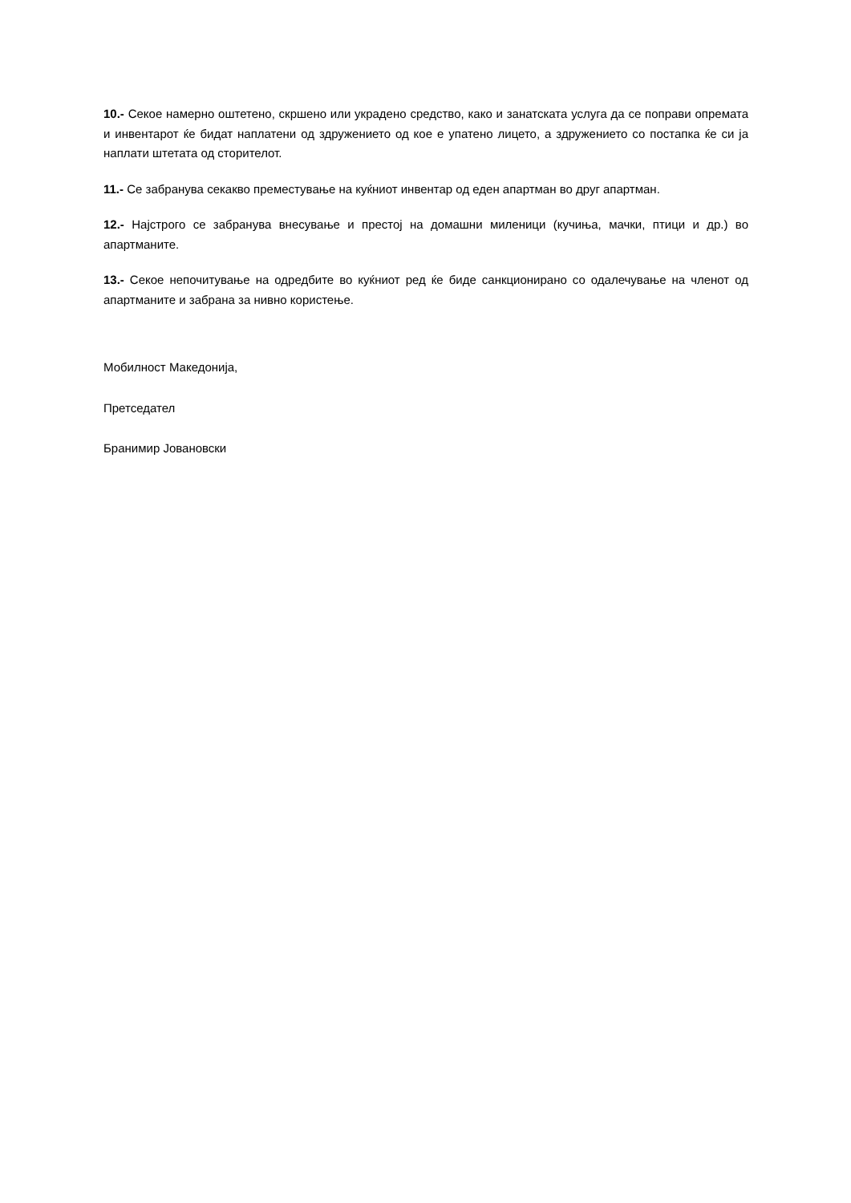10.- Секое намерно оштетено, скршено или украдено средство, како и занатската услуга да се поправи опремата и инвентарот ќе бидат наплатени од здружението од кое е упатено лицето, а здружението со постапка ќе си ја наплати штетата од сторителот.
11.- Се забранува секакво преместување на куќниот инвентар од еден апартман во друг апартман.
12.- Најстрого се забранува внесување и престој на домашни миленици (кучиња, мачки, птици и др.) во апартманите.
13.- Секое непочитување на одредбите во куќниот ред ќе биде санкционирано со одалечување на членот од апартманите и забрана за нивно користење.
Мобилност Македонија,
Претседател
Бранимир Јовановски